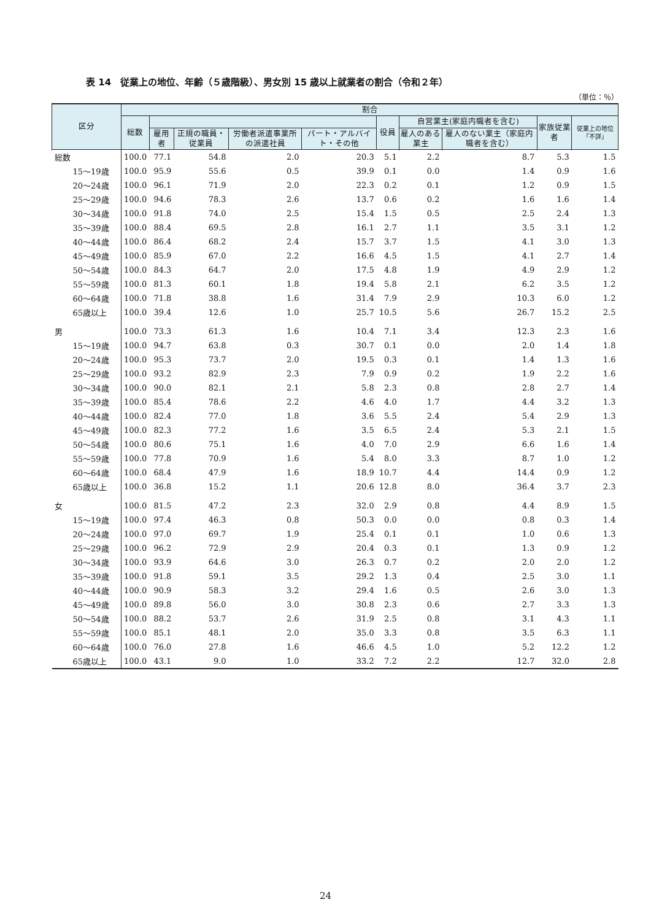表 14　従業上の地位、年齢（５歳階級）、男女別 15 歳以上就業者の割合（令和２年）
（単位：％）
| 区分 | 割合 | | | | | | | | | |
| --- | --- | --- | --- | --- | --- | --- | --- | --- | --- | --- |
| | 総数 | | | | | 役員 | 自営業主(家庭内職者を含む) | | 家族従業者 | 従業上の地位「不詳」 |
| | | 雇用者 | 正規の職員・従業員 | 労働者派遣事業所の派遣社員 | パート・アルバイト・その他 | | 雇人のある業主 | 雇人のない業主（家庭内職者を含む） | | |
| 総数 | 100.0 | 77.1 | 54.8 | 2.0 | 20.3 | 5.1 | 2.2 | 8.7 | 5.3 | 1.5 |
| 15～19歳 | 100.0 | 95.9 | 55.6 | 0.5 | 39.9 | 0.1 | 0.0 | 1.4 | 0.9 | 1.6 |
| 20～24歳 | 100.0 | 96.1 | 71.9 | 2.0 | 22.3 | 0.2 | 0.1 | 1.2 | 0.9 | 1.5 |
| 25～29歳 | 100.0 | 94.6 | 78.3 | 2.6 | 13.7 | 0.6 | 0.2 | 1.6 | 1.6 | 1.4 |
| 30～34歳 | 100.0 | 91.8 | 74.0 | 2.5 | 15.4 | 1.5 | 0.5 | 2.5 | 2.4 | 1.3 |
| 35～39歳 | 100.0 | 88.4 | 69.5 | 2.8 | 16.1 | 2.7 | 1.1 | 3.5 | 3.1 | 1.2 |
| 40～44歳 | 100.0 | 86.4 | 68.2 | 2.4 | 15.7 | 3.7 | 1.5 | 4.1 | 3.0 | 1.3 |
| 45～49歳 | 100.0 | 85.9 | 67.0 | 2.2 | 16.6 | 4.5 | 1.5 | 4.1 | 2.7 | 1.4 |
| 50～54歳 | 100.0 | 84.3 | 64.7 | 2.0 | 17.5 | 4.8 | 1.9 | 4.9 | 2.9 | 1.2 |
| 55～59歳 | 100.0 | 81.3 | 60.1 | 1.8 | 19.4 | 5.8 | 2.1 | 6.2 | 3.5 | 1.2 |
| 60～64歳 | 100.0 | 71.8 | 38.8 | 1.6 | 31.4 | 7.9 | 2.9 | 10.3 | 6.0 | 1.2 |
| 65歳以上 | 100.0 | 39.4 | 12.6 | 1.0 | 25.7 | 10.5 | 5.6 | 26.7 | 15.2 | 2.5 |
| 男 | 100.0 | 73.3 | 61.3 | 1.6 | 10.4 | 7.1 | 3.4 | 12.3 | 2.3 | 1.6 |
| 15～19歳 | 100.0 | 94.7 | 63.8 | 0.3 | 30.7 | 0.1 | 0.0 | 2.0 | 1.4 | 1.8 |
| 20～24歳 | 100.0 | 95.3 | 73.7 | 2.0 | 19.5 | 0.3 | 0.1 | 1.4 | 1.3 | 1.6 |
| 25～29歳 | 100.0 | 93.2 | 82.9 | 2.3 | 7.9 | 0.9 | 0.2 | 1.9 | 2.2 | 1.6 |
| 30～34歳 | 100.0 | 90.0 | 82.1 | 2.1 | 5.8 | 2.3 | 0.8 | 2.8 | 2.7 | 1.4 |
| 35～39歳 | 100.0 | 85.4 | 78.6 | 2.2 | 4.6 | 4.0 | 1.7 | 4.4 | 3.2 | 1.3 |
| 40～44歳 | 100.0 | 82.4 | 77.0 | 1.8 | 3.6 | 5.5 | 2.4 | 5.4 | 2.9 | 1.3 |
| 45～49歳 | 100.0 | 82.3 | 77.2 | 1.6 | 3.5 | 6.5 | 2.4 | 5.3 | 2.1 | 1.5 |
| 50～54歳 | 100.0 | 80.6 | 75.1 | 1.6 | 4.0 | 7.0 | 2.9 | 6.6 | 1.6 | 1.4 |
| 55～59歳 | 100.0 | 77.8 | 70.9 | 1.6 | 5.4 | 8.0 | 3.3 | 8.7 | 1.0 | 1.2 |
| 60～64歳 | 100.0 | 68.4 | 47.9 | 1.6 | 18.9 | 10.7 | 4.4 | 14.4 | 0.9 | 1.2 |
| 65歳以上 | 100.0 | 36.8 | 15.2 | 1.1 | 20.6 | 12.8 | 8.0 | 36.4 | 3.7 | 2.3 |
| 女 | 100.0 | 81.5 | 47.2 | 2.3 | 32.0 | 2.9 | 0.8 | 4.4 | 8.9 | 1.5 |
| 15～19歳 | 100.0 | 97.4 | 46.3 | 0.8 | 50.3 | 0.0 | 0.0 | 0.8 | 0.3 | 1.4 |
| 20～24歳 | 100.0 | 97.0 | 69.7 | 1.9 | 25.4 | 0.1 | 0.1 | 1.0 | 0.6 | 1.3 |
| 25～29歳 | 100.0 | 96.2 | 72.9 | 2.9 | 20.4 | 0.3 | 0.1 | 1.3 | 0.9 | 1.2 |
| 30～34歳 | 100.0 | 93.9 | 64.6 | 3.0 | 26.3 | 0.7 | 0.2 | 2.0 | 2.0 | 1.2 |
| 35～39歳 | 100.0 | 91.8 | 59.1 | 3.5 | 29.2 | 1.3 | 0.4 | 2.5 | 3.0 | 1.1 |
| 40～44歳 | 100.0 | 90.9 | 58.3 | 3.2 | 29.4 | 1.6 | 0.5 | 2.6 | 3.0 | 1.3 |
| 45～49歳 | 100.0 | 89.8 | 56.0 | 3.0 | 30.8 | 2.3 | 0.6 | 2.7 | 3.3 | 1.3 |
| 50～54歳 | 100.0 | 88.2 | 53.7 | 2.6 | 31.9 | 2.5 | 0.8 | 3.1 | 4.3 | 1.1 |
| 55～59歳 | 100.0 | 85.1 | 48.1 | 2.0 | 35.0 | 3.3 | 0.8 | 3.5 | 6.3 | 1.1 |
| 60～64歳 | 100.0 | 76.0 | 27.8 | 1.6 | 46.6 | 4.5 | 1.0 | 5.2 | 12.2 | 1.2 |
| 65歳以上 | 100.0 | 43.1 | 9.0 | 1.0 | 33.2 | 7.2 | 2.2 | 12.7 | 32.0 | 2.8 |
24